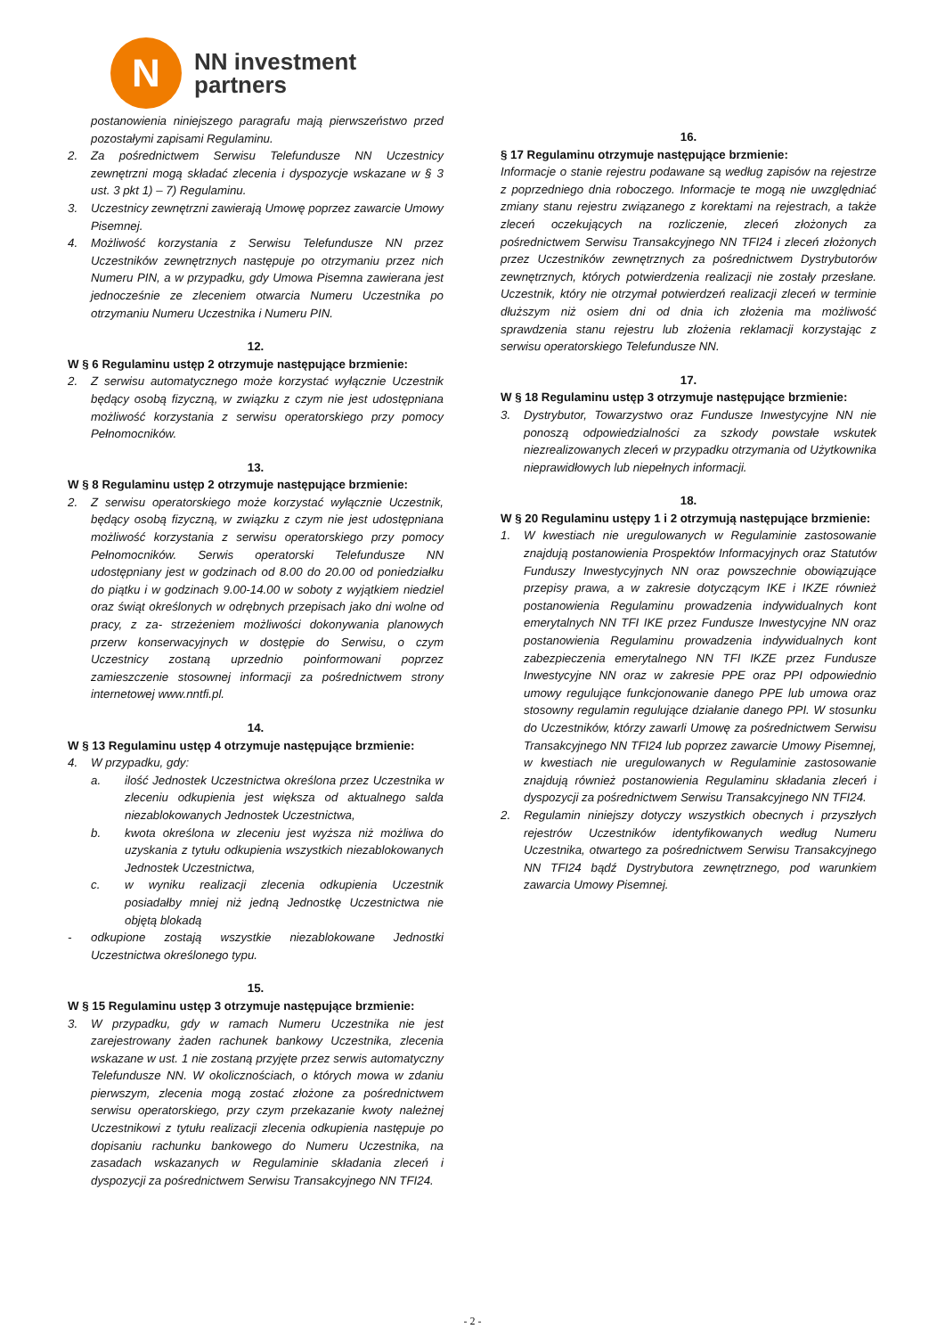N
NN investment
partners
postanowienia niniejszego paragrafu mają pierwszeństwo przed pozostałymi zapisami Regulaminu.
2. Za pośrednictwem Serwisu Telefundusze NN Uczestnicy zewnętrzni mogą składać zlecenia i dyspozycje wskazane w § 3 ust. 3 pkt 1) – 7) Regulaminu.
3. Uczestnicy zewnętrzni zawierają Umowę poprzez zawarcie Umowy Pisemnej.
4. Możliwość korzystania z Serwisu Telefundusze NN przez Uczestników zewnętrznych następuje po otrzymaniu przez nich Numeru PIN, a w przypadku, gdy Umowa Pisemna zawierana jest jednocześnie ze zleceniem otwarcia Numeru Uczestnika po otrzymaniu Numeru Uczestnika i Numeru PIN.
12.
W § 6 Regulaminu ustęp 2 otrzymuje następujące brzmienie:
2. Z serwisu automatycznego może korzystać wyłącznie Uczestnik będący osobą fizyczną, w związku z czym nie jest udostępniana możliwość korzystania z serwisu operatorskiego przy pomocy Pełnomocników.
13.
W § 8 Regulaminu ustęp 2 otrzymuje następujące brzmienie:
2. Z serwisu operatorskiego może korzystać wyłącznie Uczestnik, będący osobą fizyczną, w związku z czym nie jest udostępniana możliwość korzystania z serwisu operatorskiego przy pomocy Pełnomocników. Serwis operatorski Telefundusze NN udostępniany jest w godzinach od 8.00 do 20.00 od poniedziałku do piątku i w godzinach 9.00-14.00 w soboty z wyjątkiem niedziel oraz świąt określonych w odrębnych przepisach jako dni wolne od pracy, z za- strzeżeniem możliwości dokonywania planowych przerw konserwacyjnych w dostępie do Serwisu, o czym Uczestnicy zostaną uprzednio poinformowani poprzez zamieszczenie stosownej informacji za pośrednictwem strony internetowej www.nntfi.pl.
14.
W § 13 Regulaminu ustęp 4 otrzymuje następujące brzmienie:
4. W przypadku, gdy:
a. ilość Jednostek Uczestnictwa określona przez Uczestnika w zleceniu odkupienia jest większa od aktualnego salda niezablokowanych Jednostek Uczestnictwa,
b. kwota określona w zleceniu jest wyższa niż możliwa do uzyskania z tytułu odkupienia wszystkich niezablokowanych Jednostek Uczestnictwa,
c. w wyniku realizacji zlecenia odkupienia Uczestnik posiadałby mniej niż jedną Jednostkę Uczestnictwa nie objętą blokadą
- odkupione zostają wszystkie niezablokowane Jednostki Uczestnictwa określonego typu.
15.
W § 15 Regulaminu ustęp 3 otrzymuje następujące brzmienie:
3. W przypadku, gdy w ramach Numeru Uczestnika nie jest zarejestrowany żaden rachunek bankowy Uczestnika, zlecenia wskazane w ust. 1 nie zostaną przyjęte przez serwis automatyczny Telefundusze NN. W okolicznościach, o których mowa w zdaniu pierwszym, zlecenia mogą zostać złożone za pośrednictwem serwisu operatorskiego, przy czym przekazanie kwoty należnej Uczestnikowi z tytułu realizacji zlecenia odkupienia następuje po dopisaniu rachunku bankowego do Numeru Uczestnika, na zasadach wskazanych w Regulaminie składania zleceń i dyspozycji za pośrednictwem Serwisu Transakcyjnego NN TFI24.
16.
§ 17 Regulaminu otrzymuje następujące brzmienie:
Informacje o stanie rejestru podawane są według zapisów na rejestrze z poprzedniego dnia roboczego. Informacje te mogą nie uwzględniać zmiany stanu rejestru związanego z korektami na rejestrach, a także zleceń oczekujących na rozliczenie, zleceń złożonych za pośrednictwem Serwisu Transakcyjnego NN TFI24 i zleceń złożonych przez Uczestników zewnętrznych za pośrednictwem Dystrybutorów zewnętrznych, których potwierdzenia realizacji nie zostały przesłane. Uczestnik, który nie otrzymał potwierdzeń realizacji zleceń w terminie dłuższym niż osiem dni od dnia ich złożenia ma możliwość sprawdzenia stanu rejestru lub złożenia reklamacji korzystając z serwisu operatorskiego Telefundusze NN.
17.
W § 18 Regulaminu ustęp 3 otrzymuje następujące brzmienie:
3. Dystrybutor, Towarzystwo oraz Fundusze Inwestycyjne NN nie ponoszą odpowiedzialności za szkody powstałe wskutek niezrealizowanych zleceń w przypadku otrzymania od Użytkownika nieprawidłowych lub niepełnych informacji.
18.
W § 20 Regulaminu ustępy 1 i 2 otrzymują następujące brzmienie:
1. W kwestiach nie uregulowanych w Regulaminie zastosowanie znajdują postanowienia Prospektów Informacyjnych oraz Statutów Funduszy Inwestycyjnych NN oraz powszechnie obowiązujące przepisy prawa, a w zakresie dotyczącym IKE i IKZE również postanowienia Regulaminu prowadzenia indywidualnych kont emerytalnych NN TFI IKE przez Fundusze Inwestycyjne NN oraz postanowienia Regulaminu prowadzenia indywidualnych kont zabezpieczenia emerytalnego NN TFI IKZE przez Fundusze Inwestycyjne NN oraz w zakresie PPE oraz PPI odpowiednio umowy regulujące funkcjonowanie danego PPE lub umowa oraz stosowny regulamin regulujące działanie danego PPI. W stosunku do Uczestników, którzy zawarli Umowę za pośrednictwem Serwisu Transakcyjnego NN TFI24 lub poprzez zawarcie Umowy Pisemnej, w kwestiach nie uregulowanych w Regulaminie zastosowanie znajdują również postanowienia Regulaminu składania zleceń i dyspozycji za pośrednictwem Serwisu Transakcyjnego NN TFI24.
2. Regulamin niniejszy dotyczy wszystkich obecnych i przyszłych rejestrów Uczestników identyfikowanych według Numeru Uczestnika, otwartego za pośrednictwem Serwisu Transakcyjnego NN TFI24 bądź Dystrybutora zewnętrznego, pod warunkiem zawarcia Umowy Pisemnej.
- 2 -